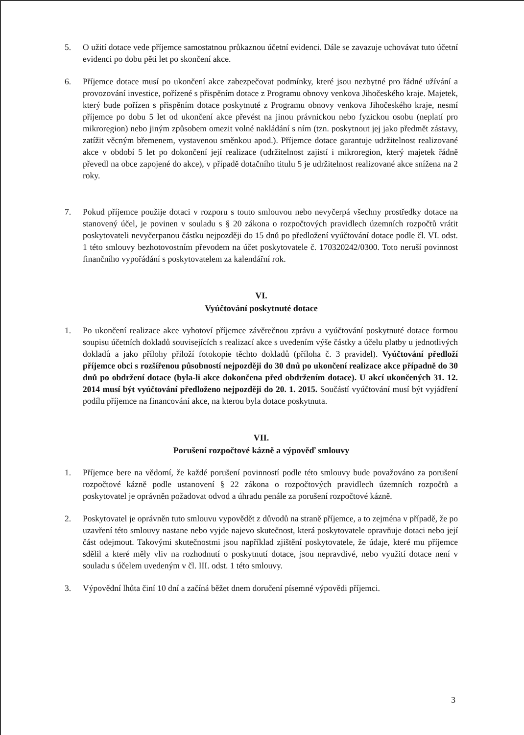5. O užití dotace vede příjemce samostatnou průkaznou účetní evidenci. Dále se zavazuje uchovávat tuto účetní evidenci po dobu pěti let po skončení akce.
6. Příjemce dotace musí po ukončení akce zabezpečovat podmínky, které jsou nezbytné pro řádné užívání a provozování investice, pořízené s přispěním dotace z Programu obnovy venkova Jihočeského kraje. Majetek, který bude pořízen s přispěním dotace poskytnuté z Programu obnovy venkova Jihočeského kraje, nesmí příjemce po dobu 5 let od ukončení akce převést na jinou právnickou nebo fyzickou osobu (neplatí pro mikroregion) nebo jiným způsobem omezit volné nakládání s ním (tzn. poskytnout jej jako předmět zástavy, zatížit věcným břemenem, vystavenou směnkou apod.). Příjemce dotace garantuje udržitelnost realizované akce v období 5 let po dokončení její realizace (udržitelnost zajistí i mikroregion, který majetek řádně převedl na obce zapojené do akce), v případě dotačního titulu 5 je udržitelnost realizované akce snížena na 2 roky.
7. Pokud příjemce použije dotaci v rozporu s touto smlouvou nebo nevyčerpá všechny prostředky dotace na stanovený účel, je povinen v souladu s § 20 zákona o rozpočtových pravidlech územních rozpočtů vrátit poskytovateli nevyčerpanou částku nejpozději do 15 dnů po předložení vyúčtování dotace podle čl. VI. odst. 1 této smlouvy bezhotovostním převodem na účet poskytovatele č. 170320242/0300. Toto neruší povinnost finančního vypořádání s poskytovatelem za kalendářní rok.
VI.
Vyúčtování poskytnuté dotace
1. Po ukončení realizace akce vyhotoví příjemce závěrečnou zprávu a vyúčtování poskytnuté dotace formou soupisu účetních dokladů souvisejících s realizací akce s uvedením výše částky a účelu platby u jednotlivých dokladů a jako přílohy přiloží fotokopie těchto dokladů (příloha č. 3 pravidel). Vyúčtování předloží příjemce obci s rozšířenou působností nejpozději do 30 dnů po ukončení realizace akce případně do 30 dnů po obdržení dotace (byla-li akce dokončena před obdržením dotace). U akcí ukončených 31. 12. 2014 musí být vyúčtování předloženo nejpozději do 20. 1. 2015. Součástí vyúčtování musí být vyjádření podílu příjemce na financování akce, na kterou byla dotace poskytnuta.
VII.
Porušení rozpočtové kázně a výpověď smlouvy
1. Příjemce bere na vědomí, že každé porušení povinností podle této smlouvy bude považováno za porušení rozpočtové kázně podle ustanovení § 22 zákona o rozpočtových pravidlech územních rozpočtů a poskytovatel je oprávněn požadovat odvod a úhradu penále za porušení rozpočtové kázně.
2. Poskytovatel je oprávněn tuto smlouvu vypovědět z důvodů na straně příjemce, a to zejména v případě, že po uzavření této smlouvy nastane nebo vyjde najevo skutečnost, která poskytovatele opravňuje dotaci nebo její část odejmout. Takovými skutečnostmi jsou například zjištění poskytovatele, že údaje, které mu příjemce sdělil a které měly vliv na rozhodnutí o poskytnutí dotace, jsou nepravdivé, nebo využití dotace není v souladu s účelem uvedeným v čl. III. odst. 1 této smlouvy.
3. Výpovědní lhůta činí 10 dní a začíná běžet dnem doručení písemné výpovědi příjemci.
3